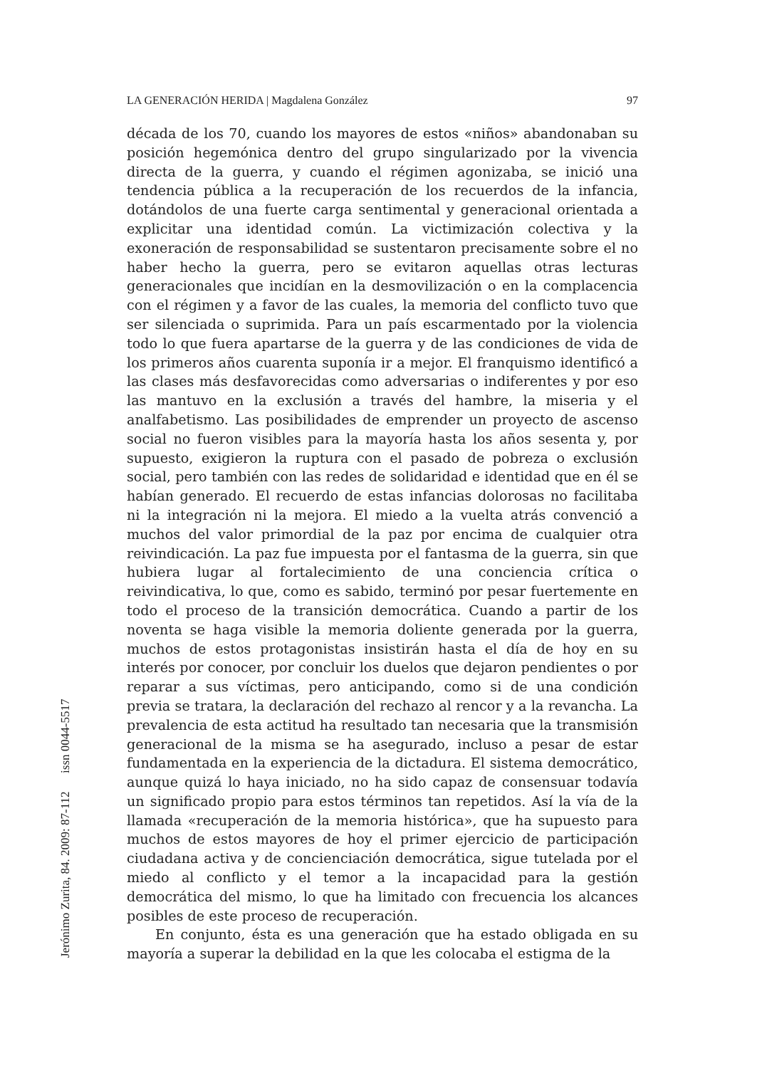LA GENERACIÓN HERIDA | Magdalena González 97
década de los 70, cuando los mayores de estos «niños» abandonaban su posición hegemónica dentro del grupo singularizado por la vivencia directa de la guerra, y cuando el régimen agonizaba, se inició una tendencia pública a la recuperación de los recuerdos de la infancia, dotándolos de una fuerte carga sentimental y generacional orientada a explicitar una identidad común. La victimización colectiva y la exoneración de responsabilidad se sustentaron precisamente sobre el no haber hecho la guerra, pero se evitaron aquellas otras lecturas generacionales que incidían en la desmovilización o en la complacencia con el régimen y a favor de las cuales, la memoria del conflicto tuvo que ser silenciada o suprimida. Para un país escarmentado por la violencia todo lo que fuera apartarse de la guerra y de las condiciones de vida de los primeros años cuarenta suponía ir a mejor. El franquismo identificó a las clases más desfavorecidas como adversarias o indiferentes y por eso las mantuvo en la exclusión a través del hambre, la miseria y el analfabetismo. Las posibilidades de emprender un proyecto de ascenso social no fueron visibles para la mayoría hasta los años sesenta y, por supuesto, exigieron la ruptura con el pasado de pobreza o exclusión social, pero también con las redes de solidaridad e identidad que en él se habían generado. El recuerdo de estas infancias dolorosas no facilitaba ni la integración ni la mejora. El miedo a la vuelta atrás convenció a muchos del valor primordial de la paz por encima de cualquier otra reivindicación. La paz fue impuesta por el fantasma de la guerra, sin que hubiera lugar al fortalecimiento de una conciencia crítica o reivindicativa, lo que, como es sabido, terminó por pesar fuertemente en todo el proceso de la transición democrática. Cuando a partir de los noventa se haga visible la memoria doliente generada por la guerra, muchos de estos protagonistas insistirán hasta el día de hoy en su interés por conocer, por concluir los duelos que dejaron pendientes o por reparar a sus víctimas, pero anticipando, como si de una condición previa se tratara, la declaración del rechazo al rencor y a la revancha. La prevalencia de esta actitud ha resultado tan necesaria que la transmisión generacional de la misma se ha asegurado, incluso a pesar de estar fundamentada en la experiencia de la dictadura. El sistema democrático, aunque quizá lo haya iniciado, no ha sido capaz de consensuar todavía un significado propio para estos términos tan repetidos. Así la vía de la llamada «recuperación de la memoria histórica», que ha supuesto para muchos de estos mayores de hoy el primer ejercicio de participación ciudadana activa y de concienciación democrática, sigue tutelada por el miedo al conflicto y el temor a la incapacidad para la gestión democrática del mismo, lo que ha limitado con frecuencia los alcances posibles de este proceso de recuperación.
En conjunto, ésta es una generación que ha estado obligada en su mayoría a superar la debilidad en la que les colocaba el estigma de la
Jerónimo Zurita, 84. 2009: 87-112 issn 0044-5517